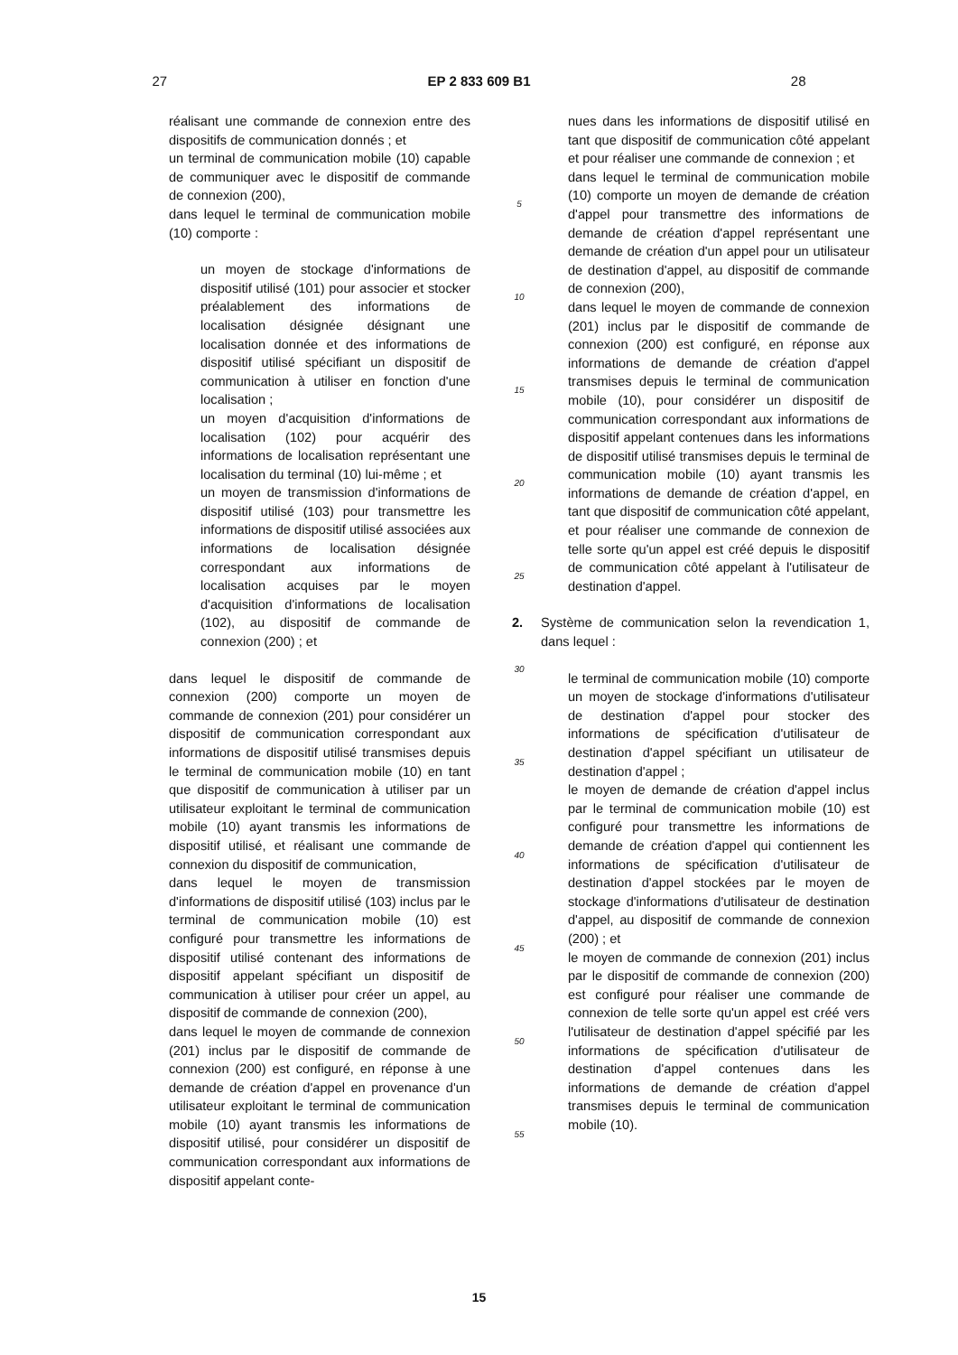27 EP 2 833 609 B1 28
réalisant une commande de connexion entre des dispositifs de communication donnés ; et
un terminal de communication mobile (10) capable de communiquer avec le dispositif de commande de connexion (200),
dans lequel le terminal de communication mobile (10) comporte :
un moyen de stockage d'informations de dispositif utilisé (101) pour associer et stocker préalablement des informations de localisation désignée désignant une localisation donnée et des informations de dispositif utilisé spécifiant un dispositif de communication à utiliser en fonction d'une localisation ;
un moyen d'acquisition d'informations de localisation (102) pour acquérir des informations de localisation représentant une localisation du terminal (10) lui-même ; et
un moyen de transmission d'informations de dispositif utilisé (103) pour transmettre les informations de dispositif utilisé associées aux informations de localisation désignée correspondant aux informations de localisation acquises par le moyen d'acquisition d'informations de localisation (102), au dispositif de commande de connexion (200) ; et
dans lequel le dispositif de commande de connexion (200) comporte un moyen de commande de connexion (201) pour considérer un dispositif de communication correspondant aux informations de dispositif utilisé transmises depuis le terminal de communication mobile (10) en tant que dispositif de communication à utiliser par un utilisateur exploitant le terminal de communication mobile (10) ayant transmis les informations de dispositif utilisé, et réalisant une commande de connexion du dispositif de communication,
dans lequel le moyen de transmission d'informations de dispositif utilisé (103) inclus par le terminal de communication mobile (10) est configuré pour transmettre les informations de dispositif utilisé contenant des informations de dispositif appelant spécifiant un dispositif de communication à utiliser pour créer un appel, au dispositif de commande de connexion (200),
dans lequel le moyen de commande de connexion (201) inclus par le dispositif de commande de connexion (200) est configuré, en réponse à une demande de création d'appel en provenance d'un utilisateur exploitant le terminal de communication mobile (10) ayant transmis les informations de dispositif utilisé, pour considérer un dispositif de communication correspondant aux informations de dispositif appelant conte-
5
10
15
20
25
30
35
40
45
50
55
nues dans les informations de dispositif utilisé en tant que dispositif de communication côté appelant et pour réaliser une commande de connexion ; et
dans lequel le terminal de communication mobile (10) comporte un moyen de demande de création d'appel pour transmettre des informations de demande de création d'appel représentant une demande de création d'un appel pour un utilisateur de destination d'appel, au dispositif de commande de connexion (200),
dans lequel le moyen de commande de connexion (201) inclus par le dispositif de commande de connexion (200) est configuré, en réponse aux informations de demande de création d'appel transmises depuis le terminal de communication mobile (10), pour considérer un dispositif de communication correspondant aux informations de dispositif appelant contenues dans les informations de dispositif utilisé transmises depuis le terminal de communication mobile (10) ayant transmis les informations de demande de création d'appel, en tant que dispositif de communication côté appelant, et pour réaliser une commande de connexion de telle sorte qu'un appel est créé depuis le dispositif de communication côté appelant à l'utilisateur de destination d'appel.
2. Système de communication selon la revendication 1, dans lequel :
le terminal de communication mobile (10) comporte un moyen de stockage d'informations d'utilisateur de destination d'appel pour stocker des informations de spécification d'utilisateur de destination d'appel spécifiant un utilisateur de destination d'appel ;
le moyen de demande de création d'appel inclus par le terminal de communication mobile (10) est configuré pour transmettre les informations de demande de création d'appel qui contiennent les informations de spécification d'utilisateur de destination d'appel stockées par le moyen de stockage d'informations d'utilisateur de destination d'appel, au dispositif de commande de connexion (200) ; et
le moyen de commande de connexion (201) inclus par le dispositif de commande de connexion (200) est configuré pour réaliser une commande de connexion de telle sorte qu'un appel est créé vers l'utilisateur de destination d'appel spécifié par les informations de spécification d'utilisateur de destination d'appel contenues dans les informations de demande de création d'appel transmises depuis le terminal de communication mobile (10).
15